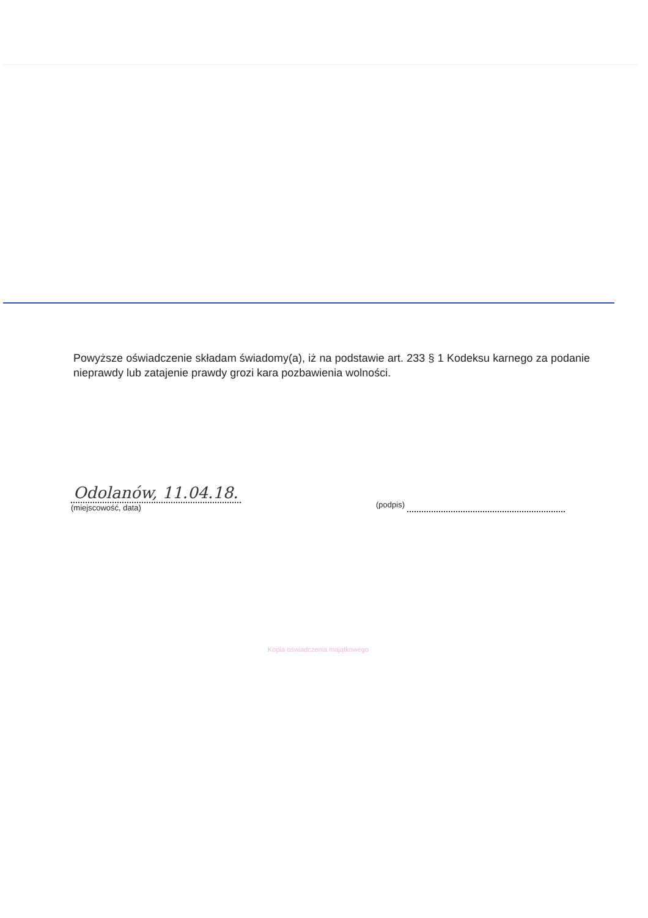Powyższe oświadczenie składam świadomy(a), iż na podstawie art. 233 § 1 Kodeksu karnego za podanie nieprawdy lub zatajenie prawdy grozi kara pozbawienia wolności.
Odolanów, 11.04.18.
(miejscowość, data)
(podpis)
Kopia oświadczenia majątkowego